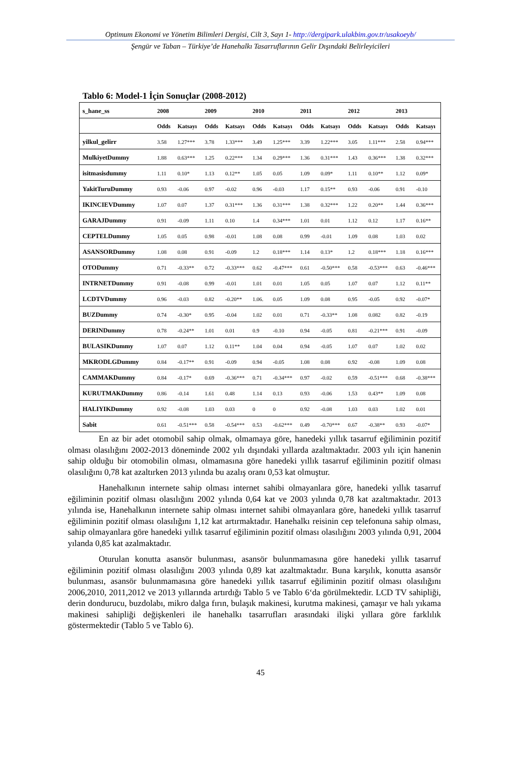Optimum Ekonomi ve Yönetim Bilimleri Dergisi, Cilt 3, Sayı 1- http://dergipark.ulakbim.gov.tr/usakoeyb/
Şengür ve Taban – Türkiye’de Hanehalkı Tasarruflarının Gelir Dışındaki Belirleyicileri
Tablo 6: Model-1 İçin Sonuçlar (2008-2012)
| s_hane_ss | 2008 | | 2009 | | 2010 | | 2011 | | 2012 | | 2013 | |
| --- | --- | --- | --- | --- | --- | --- | --- | --- | --- | --- | --- | --- |
| | Odds | Katsayı | Odds | Katsayı | Odds | Katsayı | Odds | Katsayı | Odds | Katsayı | Odds | Katsayı |
| yilkul_gelirr | 3.58 | 1.27*** | 3.78 | 1.33*** | 3.49 | 1.25*** | 3.39 | 1.22*** | 3.05 | 1.11*** | 2.58 | 0.94*** |
| MulkiyetDummy | 1.88 | 0.63*** | 1.25 | 0.22*** | 1.34 | 0.29*** | 1.36 | 0.31*** | 1.43 | 0.36*** | 1.38 | 0.32*** |
| isitmasisdummy | 1.11 | 0.10* | 1.13 | 0.12** | 1.05 | 0.05 | 1.09 | 0.09* | 1.11 | 0.10** | 1.12 | 0.09* |
| YakitTuruDummy | 0.93 | -0.06 | 0.97 | -0.02 | 0.96 | -0.03 | 1.17 | 0.15** | 0.93 | -0.06 | 0.91 | -0.10 |
| IKINCIEVDummy | 1.07 | 0.07 | 1.37 | 0.31*** | 1.36 | 0.31*** | 1.38 | 0.32*** | 1.22 | 0.20** | 1.44 | 0.36*** |
| GARAJDummy | 0.91 | -0.09 | 1.11 | 0.10 | 1.4 | 0.34*** | 1.01 | 0.01 | 1.12 | 0.12 | 1.17 | 0.16** |
| CEPTELDummy | 1.05 | 0.05 | 0.98 | -0.01 | 1.08 | 0.08 | 0.99 | -0.01 | 1.09 | 0.08 | 1.03 | 0.02 |
| ASANSORDummy | 1.08 | 0.08 | 0.91 | -0.09 | 1.2 | 0.18*** | 1.14 | 0.13* | 1.2 | 0.18*** | 1.18 | 0.16*** |
| OTODummy | 0.71 | -0.33** | 0.72 | -0.33*** | 0.62 | -0.47*** | 0.61 | -0.50*** | 0.58 | -0.53*** | 0.63 | -0.46*** |
| INTRNETDummy | 0.91 | -0.08 | 0.99 | -0.01 | 1.01 | 0.01 | 1.05 | 0.05 | 1.07 | 0.07 | 1.12 | 0.11** |
| LCDTVDummy | 0.96 | -0.03 | 0.82 | -0.20** | 1.06. | 0.05 | 1.09 | 0.08 | 0.95 | -0.05 | 0.92 | -0.07* |
| BUZDummy | 0.74 | -0.30* | 0.95 | -0.04 | 1.02 | 0.01 | 0.71 | -0.33** | 1.08 | 0.082 | 0.82 | -0.19 |
| DERINDummy | 0.78 | -0.24** | 1.01 | 0.01 | 0.9 | -0.10 | 0.94 | -0.05 | 0.81 | -0.21*** | 0.91 | -0.09 |
| BULASIKDummy | 1.07 | 0.07 | 1.12 | 0.11** | 1.04 | 0.04 | 0.94 | -0.05 | 1.07 | 0.07 | 1.02 | 0.02 |
| MKRODLGDummy | 0.84 | -0.17** | 0.91 | -0.09 | 0.94 | -0.05 | 1.08 | 0.08 | 0.92 | -0.08 | 1.09 | 0.08 |
| CAMMAKDummy | 0.84 | -0.17* | 0.69 | -0.36*** | 0.71 | -0.34*** | 0.97 | -0.02 | 0.59 | -0.51*** | 0.68 | -0.38*** |
| KURUTMAKDummy | 0.86 | -0.14 | 1.61 | 0.48 | 1.14 | 0.13 | 0.93 | -0.06 | 1.53 | 0.43** | 1.09 | 0.08 |
| HALIYIKDummy | 0.92 | -0.08 | 1.03 | 0.03 | 0 | 0 | 0.92 | -0.08 | 1.03 | 0.03 | 1.02 | 0.01 |
| Sabit | 0.61 | -0.51*** | 0.58 | -0.54*** | 0.53 | -0.62*** | 0.49 | -0.70*** | 0.67 | -0.38** | 0.93 | -0.07* |
En az bir adet otomobil sahip olmak, olmamaya göre, hanedeki yıllık tasarruf eğiliminin pozitif olması olasılığını 2002-2013 döneminde 2002 yılı dışındaki yıllarda azaltmaktadır. 2003 yılı için hanenin sahip olduğu bir otomobilin olması, olmamasına göre hanedeki yıllık tasarruf eğiliminin pozitif olması olasılığını 0,78 kat azaltırken 2013 yılında bu azalış oranı 0,53 kat olmuştur.
Hanehalkının internete sahip olması internet sahibi olmayanlara göre, hanedeki yıllık tasarruf eğiliminin pozitif olması olasılığını 2002 yılında 0,64 kat ve 2003 yılında 0,78 kat azaltmaktadır. 2013 yılında ise, Hanehalkının internete sahip olması internet sahibi olmayanlara göre, hanedeki yıllık tasarruf eğiliminin pozitif olması olasılığını 1,12 kat artırmaktadır. Hanehalkı reisinin cep telefonuna sahip olması, sahip olmayanlara göre hanedeki yıllık tasarruf eğiliminin pozitif olması olasılığını 2003 yılında 0,91, 2004 yılanda 0,85 kat azalmaktadır.
Oturulan konutta asansör bulunması, asansör bulunmamasına göre hanedeki yıllık tasarruf eğiliminin pozitif olması olasılığını 2003 yılında 0,89 kat azaltmaktadır. Buna karşılık, konutta asansör bulunması, asansör bulunmamasına göre hanedeki yıllık tasarruf eğiliminin pozitif olması olasılığını 2006,2010, 2011,2012 ve 2013 yıllarında artırdığı Tablo 5 ve Tablo 6‘da görülmektedir. LCD TV sahipliği, derin dondurucu, buzdolabı, mikro dalga fırın, bulaşık makinesi, kurutma makinesi, çamaşır ve halı yıkama makinesi sahipliği değişkenleri ile hanehalkı tasarrufları arasındaki ilişki yıllara göre farklılık göstermektedir (Tablo 5 ve Tablo 6).
45